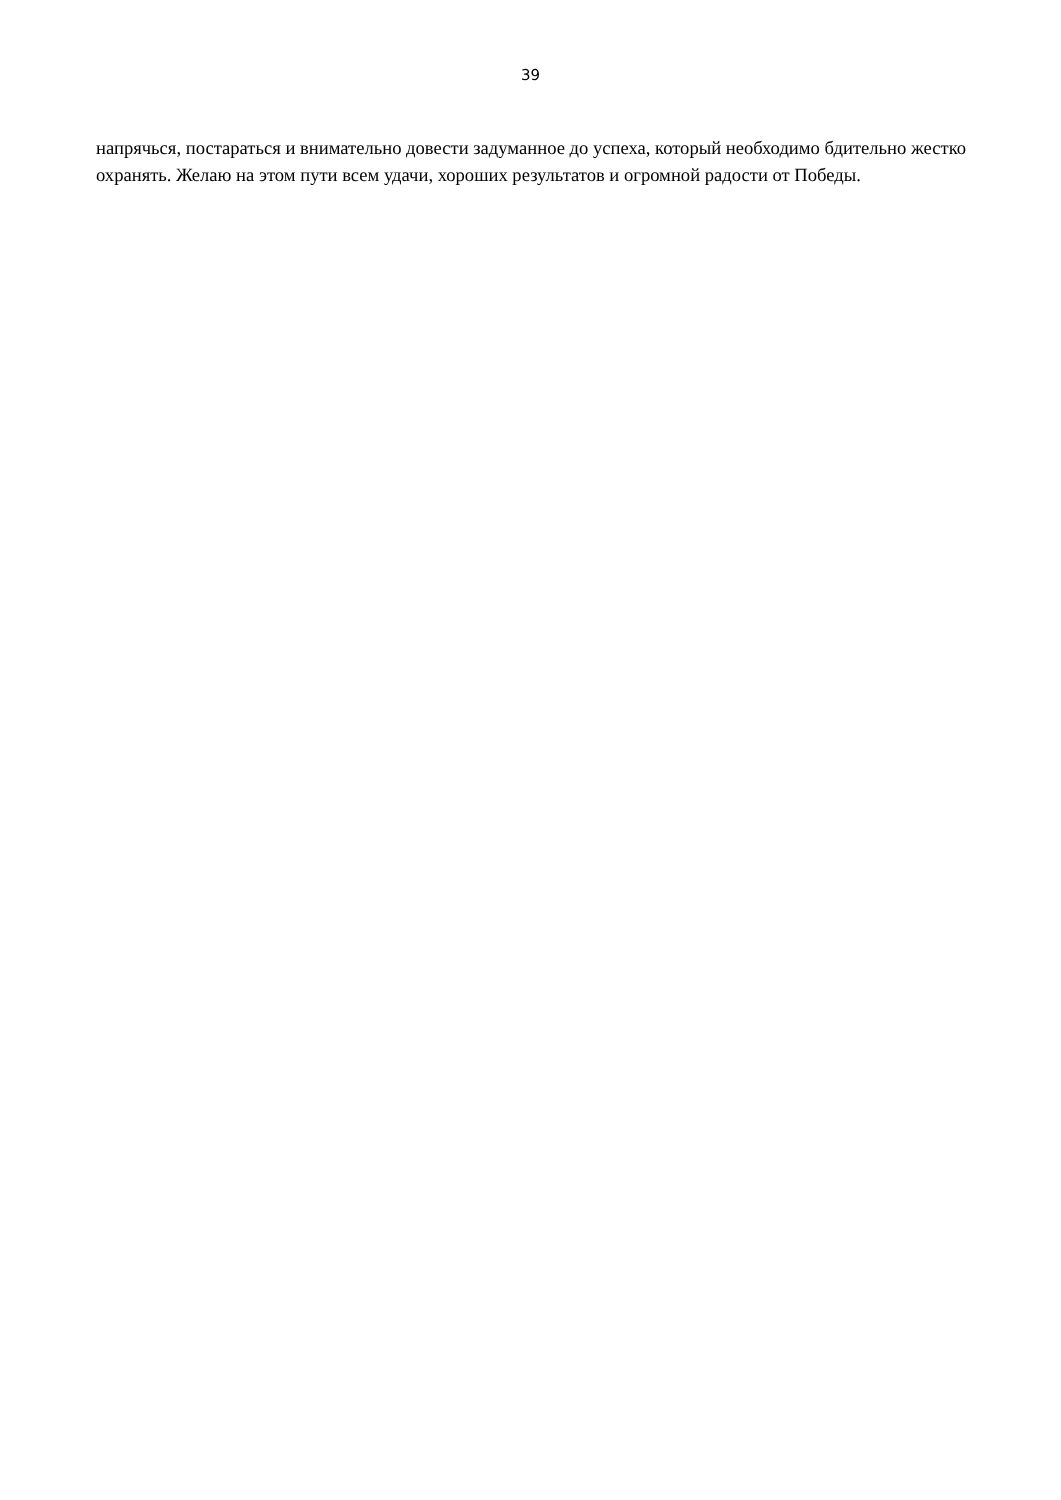39
напрячься, постараться и внимательно довести задуманное до успеха, который необходимо бдительно жестко охранять. Желаю на этом пути всем удачи, хороших результатов и огромной радости от Победы.